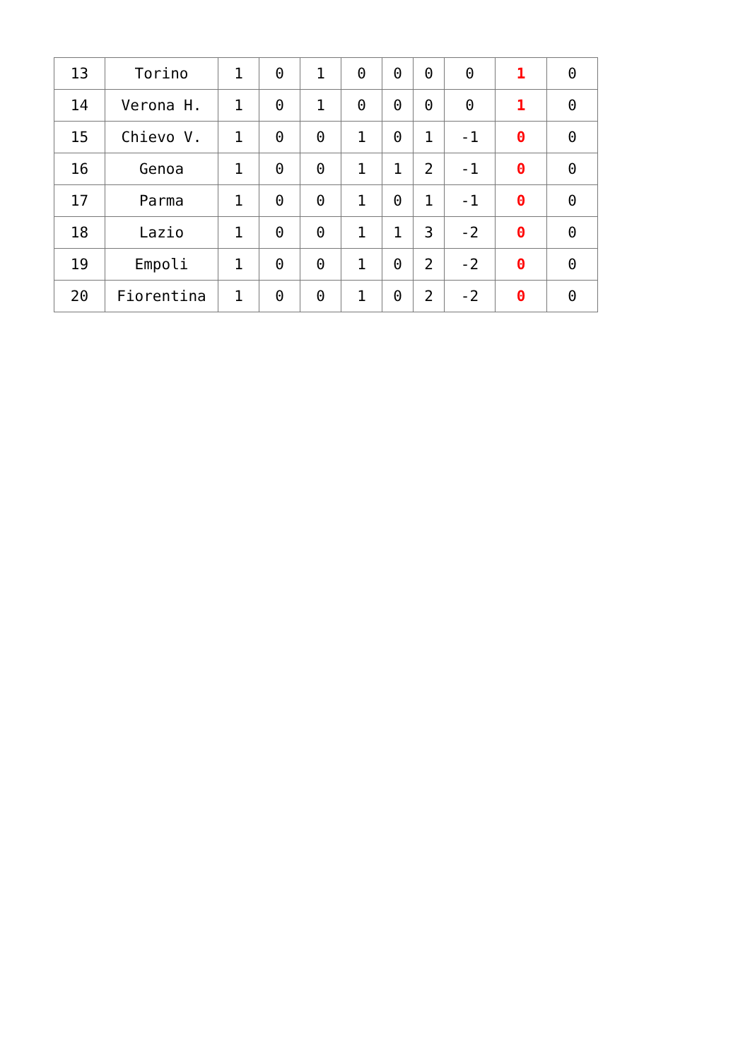| 13 | Torino | 1 | 0 | 1 | 0 | 0 | 0 | 0 | 1 | 0 |
| 14 | Verona H. | 1 | 0 | 1 | 0 | 0 | 0 | 0 | 1 | 0 |
| 15 | Chievo V. | 1 | 0 | 0 | 1 | 0 | 1 | -1 | 0 | 0 |
| 16 | Genoa | 1 | 0 | 0 | 1 | 1 | 2 | -1 | 0 | 0 |
| 17 | Parma | 1 | 0 | 0 | 1 | 0 | 1 | -1 | 0 | 0 |
| 18 | Lazio | 1 | 0 | 0 | 1 | 1 | 3 | -2 | 0 | 0 |
| 19 | Empoli | 1 | 0 | 0 | 1 | 0 | 2 | -2 | 0 | 0 |
| 20 | Fiorentina | 1 | 0 | 0 | 1 | 0 | 2 | -2 | 0 | 0 |